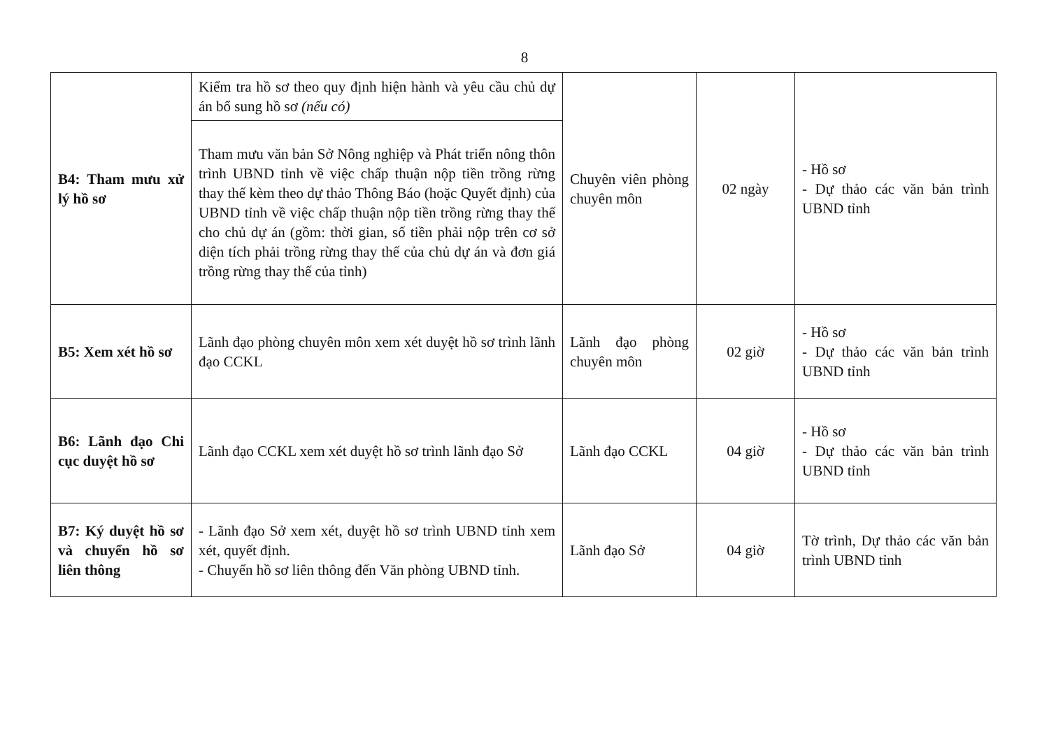8
| B4: Tham mưu xử lý hồ sơ | Kiểm tra hồ sơ theo quy định hiện hành và yêu cầu chủ dự án bổ sung hồ sơ (nếu có) | Chuyên viên phòng chuyên môn | 02 ngày | - Hồ sơ - Dự thảo các văn bản trình UBND tỉnh |
| | Tham mưu văn bản Sở Nông nghiệp và Phát triển nông thôn trình UBND tỉnh về việc chấp thuận nộp tiền trồng rừng thay thế kèm theo dự thảo Thông Báo (hoặc Quyết định) của UBND tỉnh về việc chấp thuận nộp tiền trồng rừng thay thế cho chủ dự án (gồm: thời gian, số tiền phải nộp trên cơ sở diện tích phải trồng rừng thay thế của chủ dự án và đơn giá trồng rừng thay thế của tỉnh) | | | |
| B5: Xem xét hồ sơ | Lãnh đạo phòng chuyên môn xem xét duyệt hồ sơ trình lãnh đạo CCKL | Lãnh đạo phòng chuyên môn | 02 giờ | - Hồ sơ - Dự thảo các văn bản trình UBND tỉnh |
| B6: Lãnh đạo Chi cục duyệt hồ sơ | Lãnh đạo CCKL xem xét duyệt hồ sơ trình lãnh đạo Sở | Lãnh đạo CCKL | 04 giờ | - Hồ sơ - Dự thảo các văn bản trình UBND tỉnh |
| B7: Ký duyệt hồ sơ và chuyển hồ sơ liên thông | - Lãnh đạo Sở xem xét, duyệt hồ sơ trình UBND tỉnh xem xét, quyết định. - Chuyển hồ sơ liên thông đến Văn phòng UBND tỉnh. | Lãnh đạo Sở | 04 giờ | Tờ trình, Dự thảo các văn bản trình UBND tỉnh |